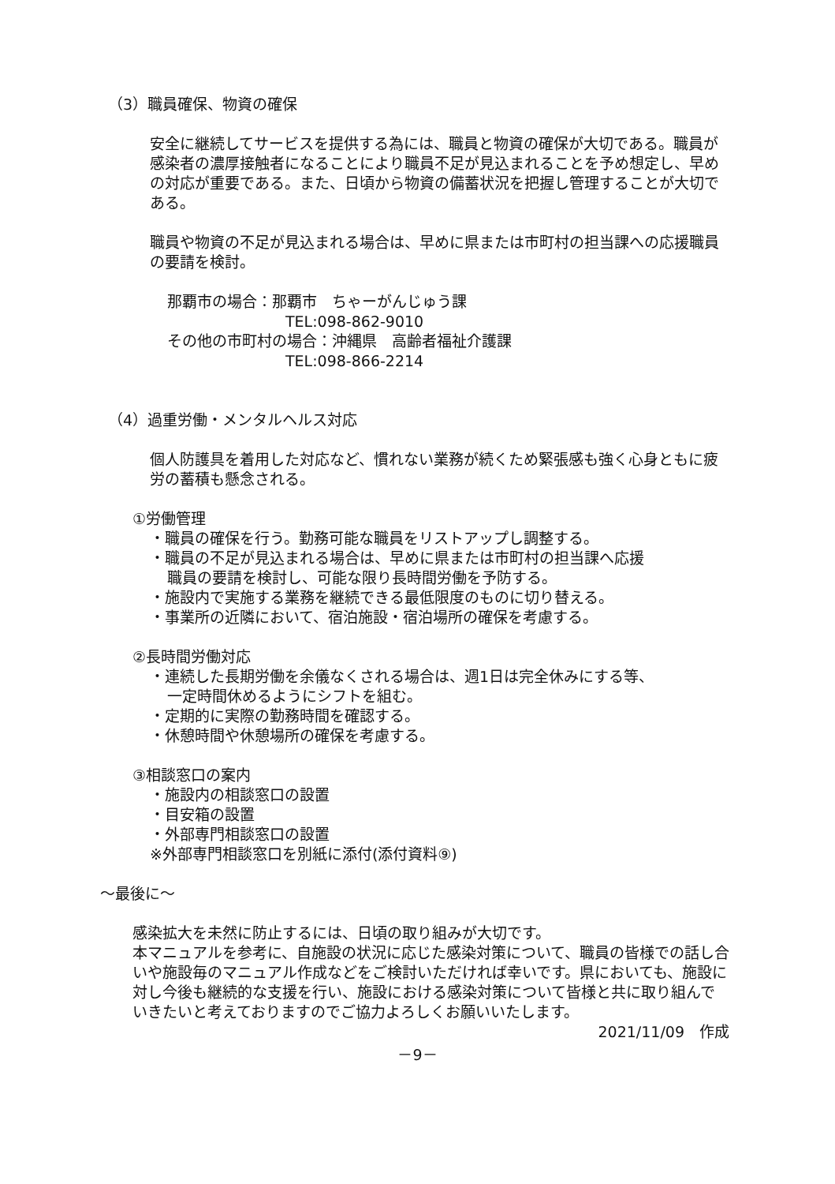（3）職員確保、物資の確保
安全に継続してサービスを提供する為には、職員と物資の確保が大切である。職員が感染者の濃厚接触者になることにより職員不足が見込まれることを予め想定し、早めの対応が重要である。また、日頃から物資の備蓄状況を把握し管理することが大切である。
職員や物資の不足が見込まれる場合は、早めに県または市町村の担当課への応援職員の要請を検討。
那覇市の場合：那覇市　ちゃーがんじゅう課
TEL:098-862-9010
その他の市町村の場合：沖縄県　高齢者福祉介護課
TEL:098-866-2214
（4）過重労働・メンタルヘルス対応
個人防護具を着用した対応など、慣れない業務が続くため緊張感も強く心身ともに疲労の蓄積も懸念される。
①労働管理
・職員の確保を行う。勤務可能な職員をリストアップし調整する。
・職員の不足が見込まれる場合は、早めに県または市町村の担当課へ応援
職員の要請を検討し、可能な限り長時間労働を予防する。
・施設内で実施する業務を継続できる最低限度のものに切り替える。
・事業所の近隣において、宿泊施設・宿泊場所の確保を考慮する。
②長時間労働対応
・連続した長期労働を余儀なくされる場合は、週1日は完全休みにする等、
一定時間休めるようにシフトを組む。
・定期的に実際の勤務時間を確認する。
・休憩時間や休憩場所の確保を考慮する。
③相談窓口の案内
・施設内の相談窓口の設置
・目安箱の設置
・外部専門相談窓口の設置
※外部専門相談窓口を別紙に添付(添付資料⑨)
～最後に～
感染拡大を未然に防止するには、日頃の取り組みが大切です。
本マニュアルを参考に、自施設の状況に応じた感染対策について、職員の皆様での話し合いや施設毎のマニュアル作成などをご検討いただければ幸いです。県においても、施設に対し今後も継続的な支援を行い、施設における感染対策について皆様と共に取り組んでいきたいと考えておりますのでご協力よろしくお願いいたします。
2021/11/09　作成
－9－